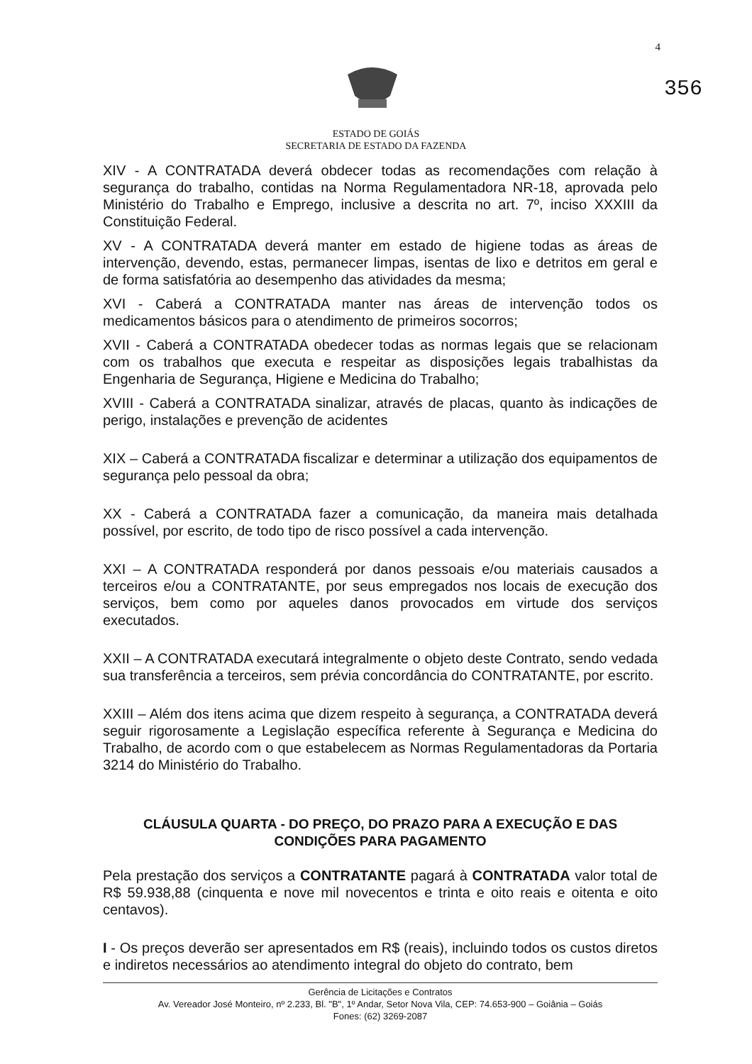4
356
ESTADO DE GOIÁS
SECRETARIA DE ESTADO DA FAZENDA
XIV - A CONTRATADA deverá obdecer todas as recomendações com relação à segurança do trabalho, contidas na Norma Regulamentadora NR-18, aprovada pelo Ministério do Trabalho e Emprego, inclusive a descrita no art. 7º, inciso XXXIII da Constituição Federal.
XV - A CONTRATADA deverá manter em estado de higiene todas as áreas de intervenção, devendo, estas, permanecer limpas, isentas de lixo e detritos em geral e de forma satisfatória ao desempenho das atividades da mesma;
XVI - Caberá a CONTRATADA manter nas áreas de intervenção todos os medicamentos básicos para o atendimento de primeiros socorros;
XVII - Caberá a CONTRATADA obedecer todas as normas legais que se relacionam com os trabalhos que executa e respeitar as disposições legais trabalhistas da Engenharia de Segurança, Higiene e Medicina do Trabalho;
XVIII - Caberá a CONTRATADA sinalizar, através de placas, quanto às indicações de perigo, instalações e prevenção de acidentes
XIX – Caberá a CONTRATADA fiscalizar e determinar a utilização dos equipamentos de segurança pelo pessoal da obra;
XX - Caberá a CONTRATADA fazer a comunicação, da maneira mais detalhada possível, por escrito, de todo tipo de risco possível a cada intervenção.
XXI – A CONTRATADA responderá por danos pessoais e/ou materiais causados a terceiros e/ou a CONTRATANTE, por seus empregados nos locais de execução dos serviços, bem como por aqueles danos provocados em virtude dos serviços executados.
XXII – A CONTRATADA executará integralmente o objeto deste Contrato, sendo vedada sua transferência a terceiros, sem prévia concordância do CONTRATANTE, por escrito.
XXIII – Além dos itens acima que dizem respeito à segurança, a CONTRATADA deverá seguir rigorosamente a Legislação específica referente à Segurança e Medicina do Trabalho, de acordo com o que estabelecem as Normas Regulamentadoras da Portaria 3214 do Ministério do Trabalho.
CLÁUSULA QUARTA - DO PREÇO, DO PRAZO PARA A EXECUÇÃO E DAS CONDIÇÕES PARA PAGAMENTO
Pela prestação dos serviços a CONTRATANTE pagará à CONTRATADA valor total de R$ 59.938,88 (cinquenta e nove mil novecentos e trinta e oito reais e oitenta e oito centavos).
I - Os preços deverão ser apresentados em R$ (reais), incluindo todos os custos diretos e indiretos necessários ao atendimento integral do objeto do contrato, bem
Gerência de Licitações e Contratos
Av. Vereador José Monteiro, nº 2.233, Bl. "B", 1º Andar, Setor Nova Vila, CEP: 74.653-900 – Goiânia – Goiás
Fones: (62) 3269-2087